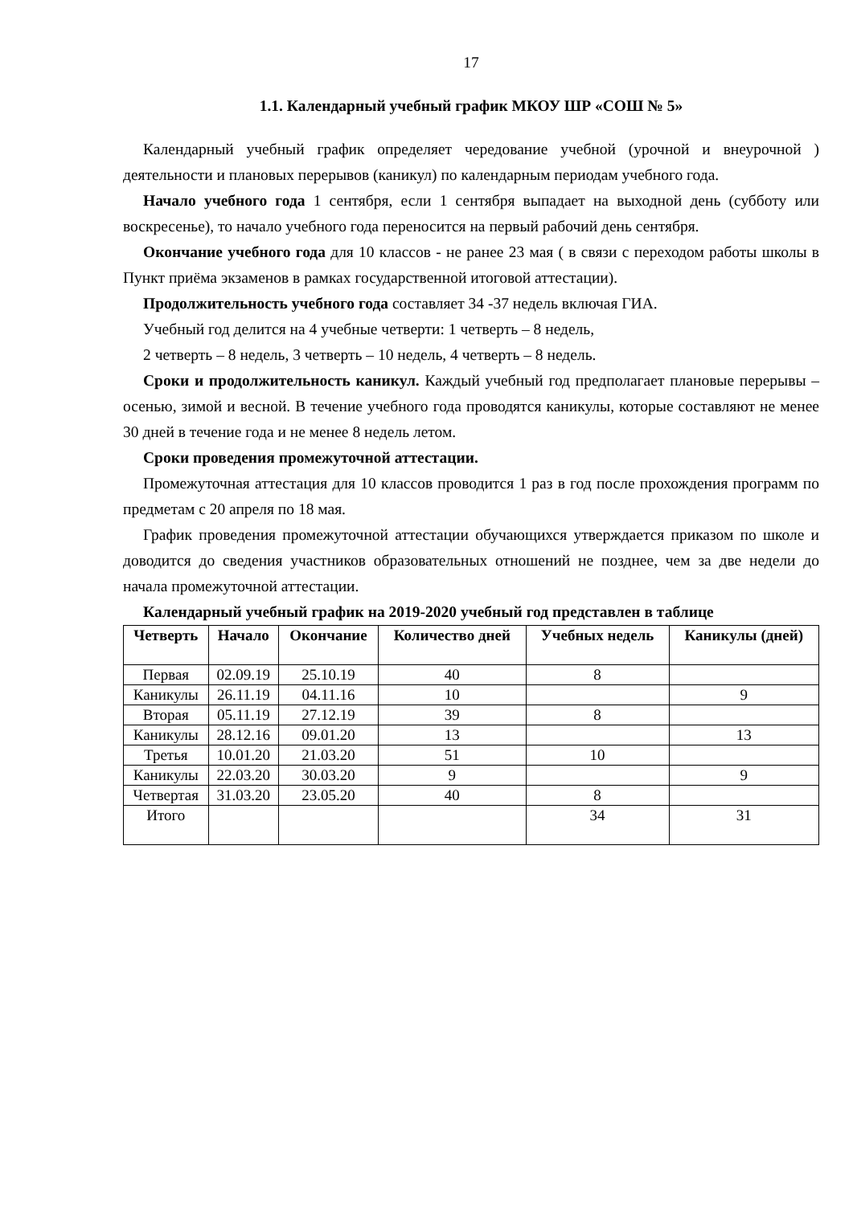17
1.1. Календарный учебный график МКОУ ШР «СОШ № 5»
Календарный учебный график определяет чередование учебной (урочной и внеурочной ) деятельности и плановых перерывов (каникул) по календарным периодам учебного года.
Начало учебного года 1 сентября, если 1 сентября выпадает на выходной день (субботу или воскресенье), то начало учебного года переносится на первый рабочий день сентября.
Окончание учебного года для 10 классов - не ранее 23 мая ( в связи с переходом работы школы в Пункт приёма экзаменов в рамках государственной итоговой аттестации).
Продолжительность учебного года составляет 34 -37 недель включая ГИА.
Учебный год делится на 4 учебные четверти: 1 четверть – 8 недель,
2 четверть – 8 недель, 3 четверть – 10 недель, 4 четверть – 8 недель.
Сроки и продолжительность каникул. Каждый учебный год предполагает плановые перерывы – осенью, зимой и весной. В течение учебного года проводятся каникулы, которые составляют не менее 30 дней в течение года и не менее 8 недель летом.
Сроки проведения промежуточной аттестации.
Промежуточная аттестация для 10 классов проводится 1 раз в год после прохождения программ по предметам с 20 апреля по 18 мая.
График проведения промежуточной аттестации обучающихся утверждается приказом по школе и доводится до сведения участников образовательных отношений не позднее, чем за две недели до начала промежуточной аттестации.
Календарный учебный график на 2019-2020 учебный год представлен в таблице
| Четверть | Начало | Окончание | Количество дней | Учебных недель | Каникулы (дней) |
| --- | --- | --- | --- | --- | --- |
| Первая | 02.09.19 | 25.10.19 | 40 | 8 | |
| Каникулы | 26.11.19 | 04.11.16 | 10 | | 9 |
| Вторая | 05.11.19 | 27.12.19 | 39 | 8 | |
| Каникулы | 28.12.16 | 09.01.20 | 13 | | 13 |
| Третья | 10.01.20 | 21.03.20 | 51 | 10 | |
| Каникулы | 22.03.20 | 30.03.20 | 9 | | 9 |
| Четвертая | 31.03.20 | 23.05.20 | 40 | 8 | |
| Итого | | | | 34 | 31 |